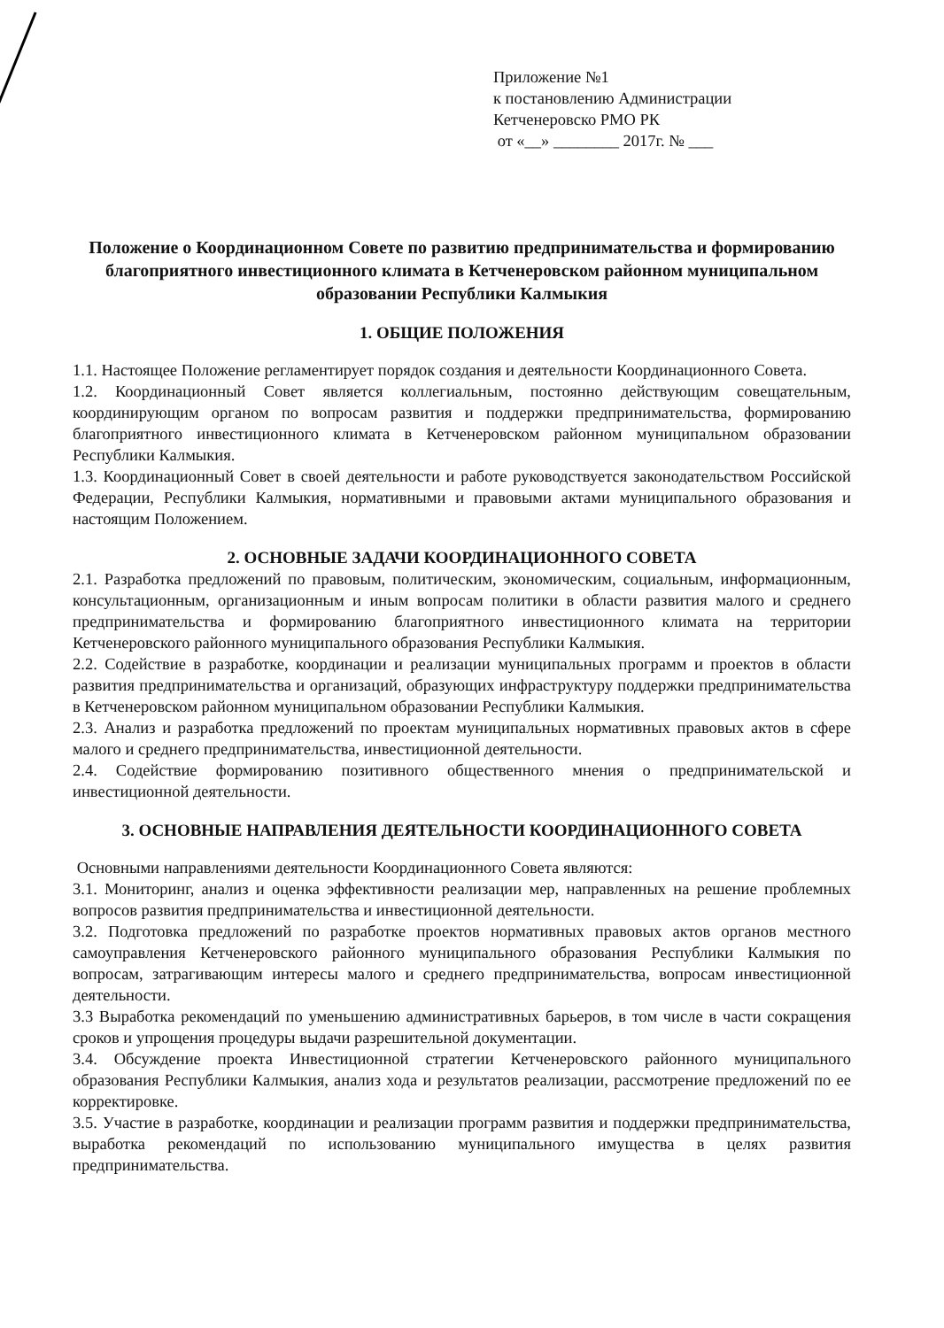Приложение №1
к постановлению Администрации
Кетченеровско РМО РК
от «__» ________ 2017г. № ___
Положение о Координационном Совете по развитию предпринимательства и формированию благоприятного инвестиционного климата в Кетченеровском районном муниципальном образовании Республики Калмыкия
1. ОБЩИЕ ПОЛОЖЕНИЯ
1.1. Настоящее Положение регламентирует порядок создания и деятельности Координационного Совета.
1.2. Координационный Совет является коллегиальным, постоянно действующим совещательным, координирующим органом по вопросам развития и поддержки предпринимательства, формированию благоприятного инвестиционного климата в Кетченеровском районном муниципальном образовании Республики Калмыкия.
1.3. Координационный Совет в своей деятельности и работе руководствуется законодательством Российской Федерации, Республики Калмыкия, нормативными и правовыми актами муниципального образования и настоящим Положением.
2. ОСНОВНЫЕ ЗАДАЧИ КООРДИНАЦИОННОГО СОВЕТА
2.1. Разработка предложений по правовым, политическим, экономическим, социальным, информационным, консультационным, организационным и иным вопросам политики в области развития малого и среднего предпринимательства и формированию благоприятного инвестиционного климата на территории Кетченеровского районного муниципального образования Республики Калмыкия.
2.2. Содействие в разработке, координации и реализации муниципальных программ и проектов в области развития предпринимательства и организаций, образующих инфраструктуру поддержки предпринимательства в Кетченеровском районном муниципальном образовании Республики Калмыкия.
2.3. Анализ и разработка предложений по проектам муниципальных нормативных правовых актов в сфере малого и среднего предпринимательства, инвестиционной деятельности.
2.4. Содействие формированию позитивного общественного мнения о предпринимательской и инвестиционной деятельности.
3. ОСНОВНЫЕ НАПРАВЛЕНИЯ ДЕЯТЕЛЬНОСТИ КООРДИНАЦИОННОГО СОВЕТА
Основными направлениями деятельности Координационного Совета являются:
3.1. Мониторинг, анализ и оценка эффективности реализации мер, направленных на решение проблемных вопросов развития предпринимательства и инвестиционной деятельности.
3.2. Подготовка предложений по разработке проектов нормативных правовых актов органов местного самоуправления Кетченеровского районного муниципального образования Республики Калмыкия по вопросам, затрагивающим интересы малого и среднего предпринимательства, вопросам инвестиционной деятельности.
3.3 Выработка рекомендаций по уменьшению административных барьеров, в том числе в части сокращения сроков и упрощения процедуры выдачи разрешительной документации.
3.4. Обсуждение проекта Инвестиционной стратегии Кетченеровского районного муниципального образования Республики Калмыкия, анализ хода и результатов реализации, рассмотрение предложений по ее корректировке.
3.5. Участие в разработке, координации и реализации программ развития и поддержки предпринимательства, выработка рекомендаций по использованию муниципального имущества в целях развития предпринимательства.